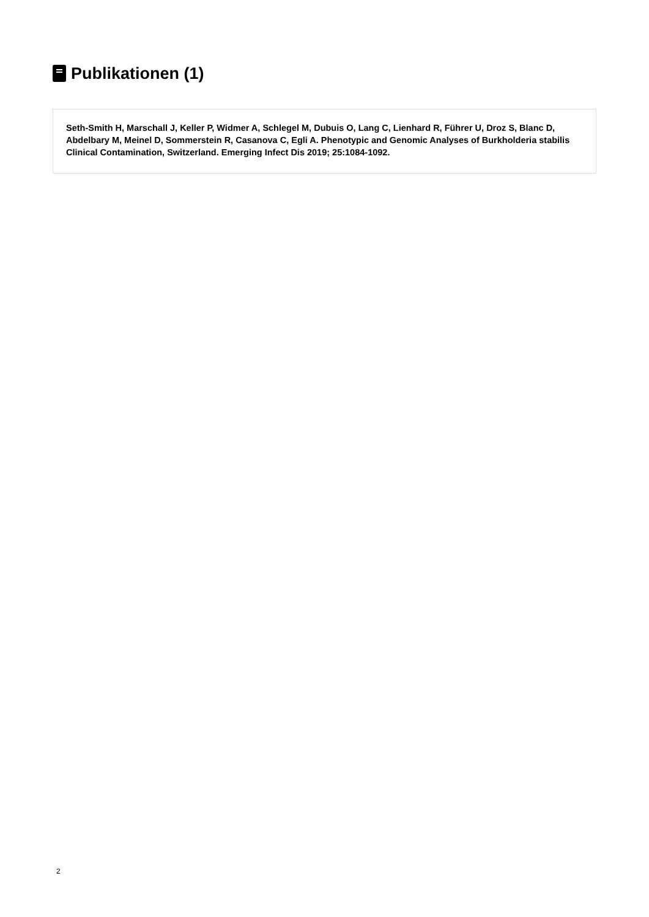Publikationen (1)
Seth-Smith H, Marschall J, Keller P, Widmer A, Schlegel M, Dubuis O, Lang C, Lienhard R, Führer U, Droz S, Blanc D, Abdelbary M, Meinel D, Sommerstein R, Casanova C, Egli A. Phenotypic and Genomic Analyses of Burkholderia stabilis Clinical Contamination, Switzerland. Emerging Infect Dis 2019; 25:1084-1092.
2